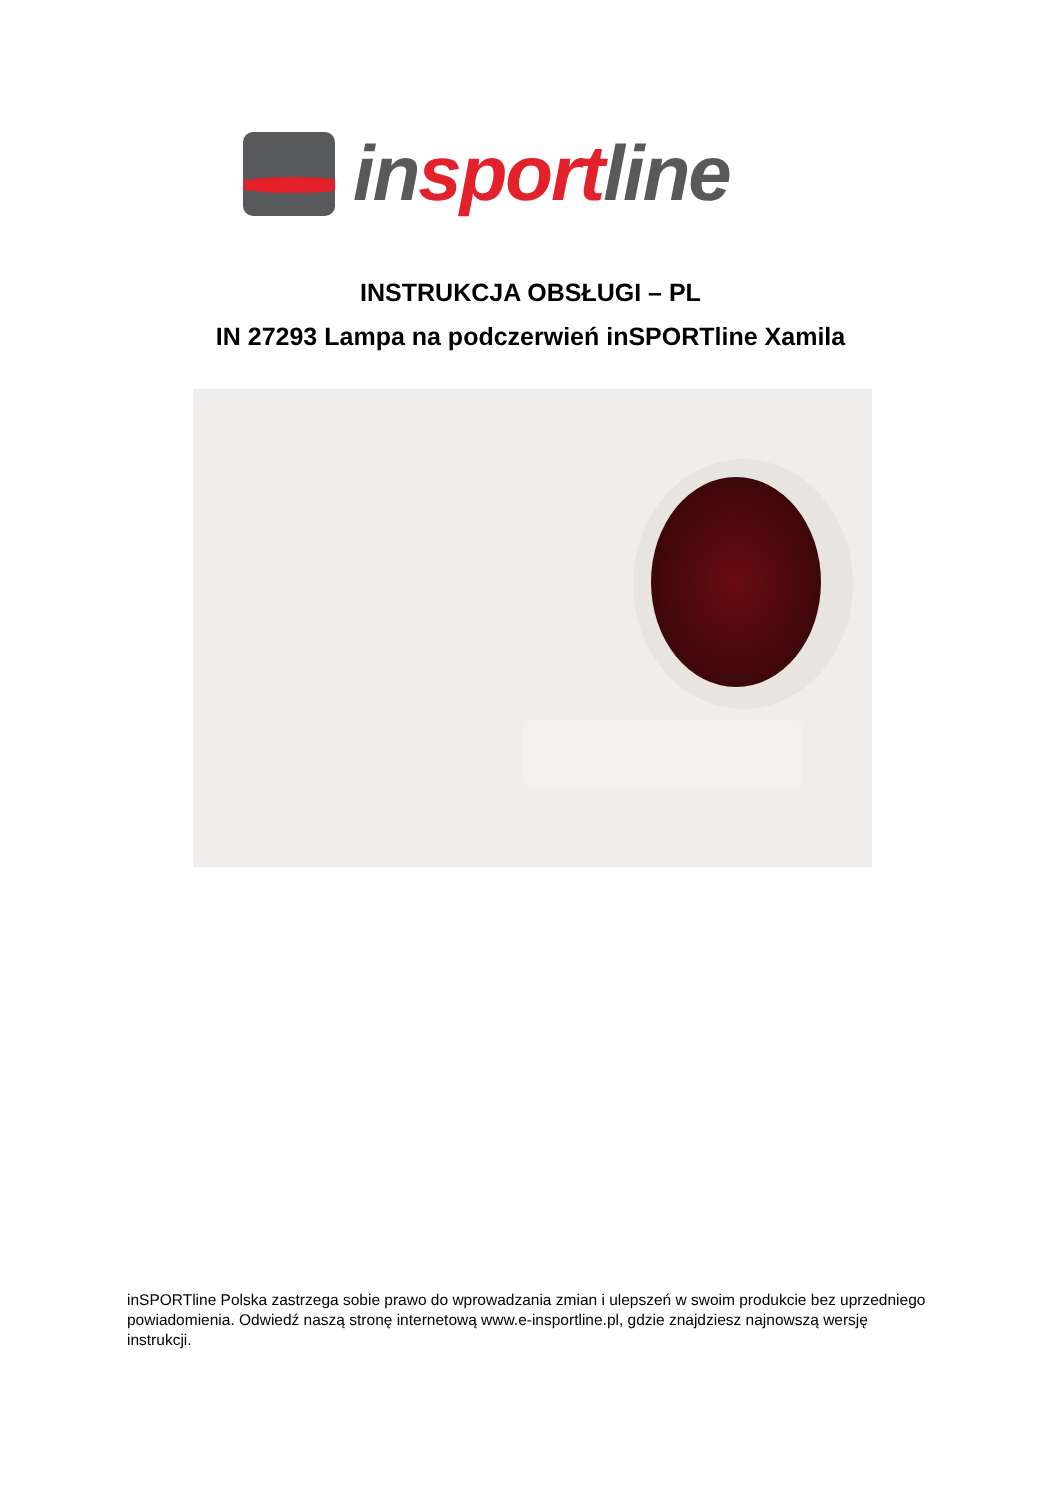insportline
INSTRUKCJA OBSŁUGI – PL
IN 27293 Lampa na podczerwień inSPORTline Xamila
inSPORTline Polska zastrzega sobie prawo do wprowadzania zmian i ulepszeń w swoim produkcie bez uprzedniego powiadomienia. Odwiedź naszą stronę internetową www.e-insportline.pl, gdzie znajdziesz najnowszą wersję instrukcji.